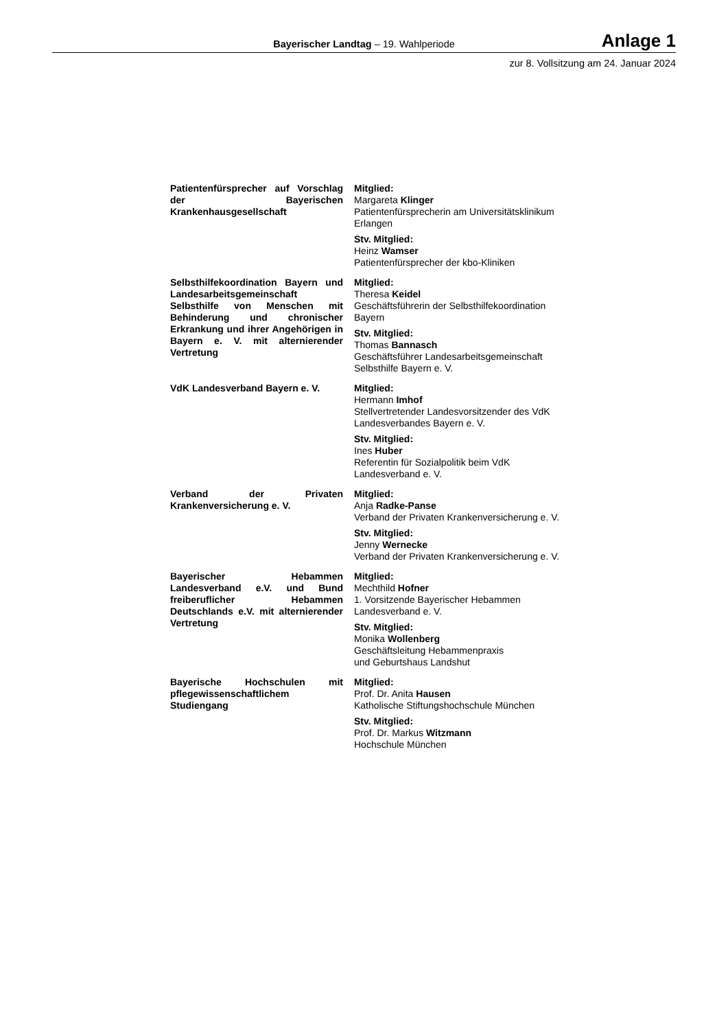Bayerischer Landtag – 19. Wahlperiode
Anlage 1
zur 8. Vollsitzung am 24. Januar 2024
| Patientenfürsprecher auf Vorschlag der Bayerischen Krankenhausgesellschaft | Mitglied: Margareta Klinger Patientenfürsprecherin am Universitätsklinikum Erlangen Stv. Mitglied: Heinz Wamser Patientenfürsprecher der kbo-Kliniken |
| Selbsthilfekoordination Bayern und Landesarbeitsgemeinschaft Selbsthilfe von Menschen mit Behinderung und chronischer Erkrankung und ihrer Angehörigen in Bayern e. V. mit alternierender Vertretung | Mitglied: Theresa Keidel Geschäftsführerin der Selbsthilfekoordination Bayern Stv. Mitglied: Thomas Bannasch Geschäftsführer Landesarbeitsgemeinschaft Selbsthilfe Bayern e. V. |
| VdK Landesverband Bayern e. V. | Mitglied: Hermann Imhof Stellvertretender Landesvorsitzender des VdK Landesverbandes Bayern e. V. Stv. Mitglied: Ines Huber Referentin für Sozialpolitik beim VdK Landesverband e. V. |
| Verband der Privaten Krankenversicherung e. V. | Mitglied: Anja Radke-Panse Verband der Privaten Krankenversicherung e. V. Stv. Mitglied: Jenny Wernecke Verband der Privaten Krankenversicherung e. V. |
| Bayerischer Hebammen Landesverband e.V. und Bund freiberuflicher Hebammen Deutschlands e.V. mit alternierender Vertretung | Mitglied: Mechthild Hofner 1. Vorsitzende Bayerischer Hebammen Landesverband e. V. Stv. Mitglied: Monika Wollenberg Geschäftsleitung Hebammenpraxis und Geburtshaus Landshut |
| Bayerische Hochschulen mit pflegewissenschaftlichem Studiengang | Mitglied: Prof. Dr. Anita Hausen Katholische Stiftungshochschule München Stv. Mitglied: Prof. Dr. Markus Witzmann Hochschule München |